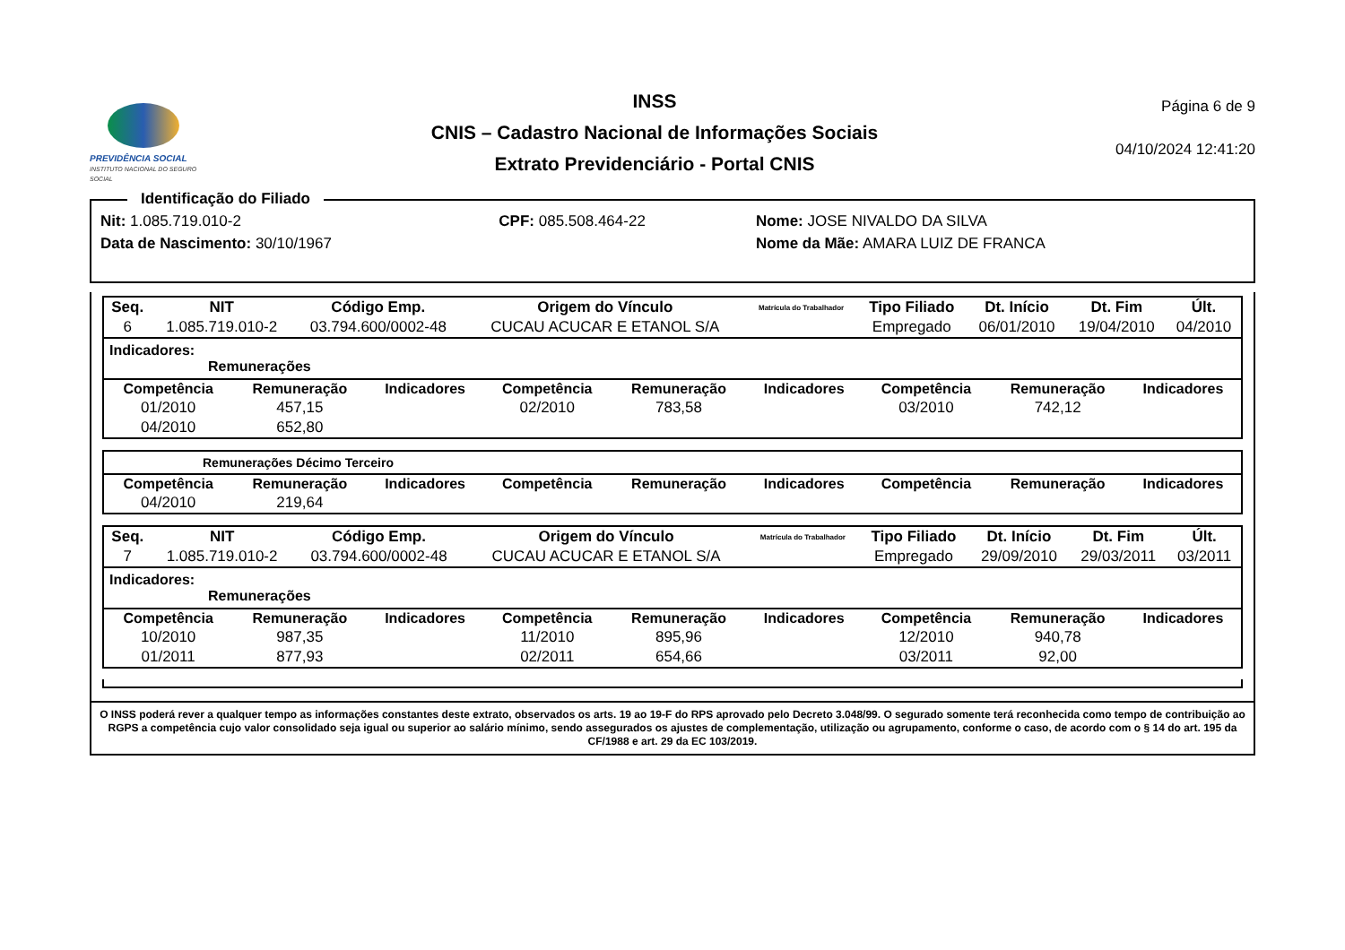PREVIDÊNCIA SOCIAL
INSTITUTO NACIONAL DO SEGURO SOCIAL
INSS
CNIS – Cadastro Nacional de Informações Sociais
Extrato Previdenciário - Portal CNIS
Página 6 de 9
04/10/2024 12:41:20
Identificação do Filiado
| Nit: 1.085.719.010-2 | CPF: 085.508.464-22 | Nome: JOSE NIVALDO DA SILVA |
| Data de Nascimento: 30/10/1967 | | Nome da Mãe: AMARA LUIZ DE FRANCA |
| Seq. | NIT | Código Emp. | Origem do Vínculo | Matrícula do Trabalhador | Tipo Filiado | Dt. Início | Dt. Fim | Últ. |
| --- | --- | --- | --- | --- | --- | --- | --- | --- |
| 6 | 1.085.719.010-2 | 03.794.600/0002-48 | CUCAU ACUCAR E ETANOL S/A | | Empregado | 06/01/2010 | 19/04/2010 | 04/2010 |
Indicadores:
Remunerações
| Competência | Remuneração | Indicadores | Competência | Remuneração | Indicadores | Competência | Remuneração | Indicadores |
| --- | --- | --- | --- | --- | --- | --- | --- | --- |
| 01/2010 | 457,15 | | 02/2010 | 783,58 | | 03/2010 | 742,12 | |
| 04/2010 | 652,80 | | | | | | | |
Remunerações Décimo Terceiro
| Competência | Remuneração | Indicadores | Competência | Remuneração | Indicadores | Competência | Remuneração | Indicadores |
| --- | --- | --- | --- | --- | --- | --- | --- | --- |
| 04/2010 | 219,64 | | | | | | | |
| Seq. | NIT | Código Emp. | Origem do Vínculo | Matrícula do Trabalhador | Tipo Filiado | Dt. Início | Dt. Fim | Últ. |
| --- | --- | --- | --- | --- | --- | --- | --- | --- |
| 7 | 1.085.719.010-2 | 03.794.600/0002-48 | CUCAU ACUCAR E ETANOL S/A | | Empregado | 29/09/2010 | 29/03/2011 | 03/2011 |
Indicadores:
Remunerações
| Competência | Remuneração | Indicadores | Competência | Remuneração | Indicadores | Competência | Remuneração | Indicadores |
| --- | --- | --- | --- | --- | --- | --- | --- | --- |
| 10/2010 | 987,35 | | 11/2010 | 895,96 | | 12/2010 | 940,78 | |
| 01/2011 | 877,93 | | 02/2011 | 654,66 | | 03/2011 | 92,00 | |
O INSS poderá rever a qualquer tempo as informações constantes deste extrato, observados os arts. 19 ao 19-F do RPS aprovado pelo Decreto 3.048/99. O segurado somente terá reconhecida como tempo de contribuição ao RGPS a competência cujo valor consolidado seja igual ou superior ao salário mínimo, sendo assegurados os ajustes de complementação, utilização ou agrupamento, conforme o caso, de acordo com o § 14 do art. 195 da CF/1988 e art. 29 da EC 103/2019.